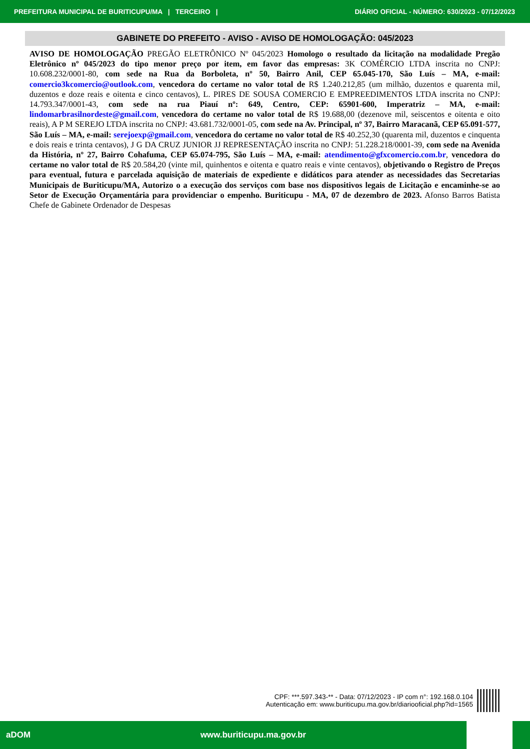PREFEITURA MUNICIPAL DE BURITICUPU/MA | TERCEIRO | DIÁRIO OFICIAL - NÚMERO: 630/2023 - 07/12/2023
GABINETE DO PREFEITO - AVISO - AVISO DE HOMOLOGAÇÃO: 045/2023
AVISO DE HOMOLOGAÇÃO PREGÃO ELETRÔNICO Nº 045/2023 Homologo o resultado da licitação na modalidade Pregão Eletrônico nº 045/2023 do tipo menor preço por item, em favor das empresas: 3K COMÉRCIO LTDA inscrita no CNPJ: 10.608.232/0001-80, com sede na Rua da Borboleta, nº 50, Bairro Anil, CEP 65.045-170, São Luís – MA, e-mail: comercio3kcomercio@outlook.com, vencedora do certame no valor total de R$ 1.240.212,85 (um milhão, duzentos e quarenta mil, duzentos e doze reais e oitenta e cinco centavos), L. PIRES DE SOUSA COMERCIO E EMPREEDIMENTOS LTDA inscrita no CNPJ: 14.793.347/0001-43, com sede na rua Piauí nº: 649, Centro, CEP: 65901-600, Imperatriz – MA, e-mail: lindomarbrasilnordeste@gmail.com, vencedora do certame no valor total de R$ 19.688,00 (dezenove mil, seiscentos e oitenta e oito reais), A P M SEREJO LTDA inscrita no CNPJ: 43.681.732/0001-05, com sede na Av. Principal, nº 37, Bairro Maracanã, CEP 65.091-577, São Luís – MA, e-mail: serejoexp@gmail.com, vencedora do certame no valor total de R$ 40.252,30 (quarenta mil, duzentos e cinquenta e dois reais e trinta centavos), J G DA CRUZ JUNIOR JJ REPRESENTAÇÃO inscrita no CNPJ: 51.228.218/0001-39, com sede na Avenida da História, nº 27, Bairro Cohafuma, CEP 65.074-795, São Luís – MA, e-mail: atendimento@gfxcomercio.com.br, vencedora do certame no valor total de R$ 20.584,20 (vinte mil, quinhentos e oitenta e quatro reais e vinte centavos), objetivando o Registro de Preços para eventual, futura e parcelada aquisição de materiais de expediente e didáticos para atender as necessidades das Secretarias Municipais de Buriticupu/MA, Autorizo o a execução dos serviços com base nos dispositivos legais de Licitação e encaminhe-se ao Setor de Execução Orçamentária para providenciar o empenho. Buriticupu - MA, 07 de dezembro de 2023. Afonso Barros Batista Chefe de Gabinete Ordenador de Despesas
CPF: ***.597.343-** - Data: 07/12/2023 - IP com n°: 192.168.0.104
Autenticação em: www.buriticupu.ma.gov.br/diariooficial.php?id=1565
aDOM www.buriticupu.ma.gov.br